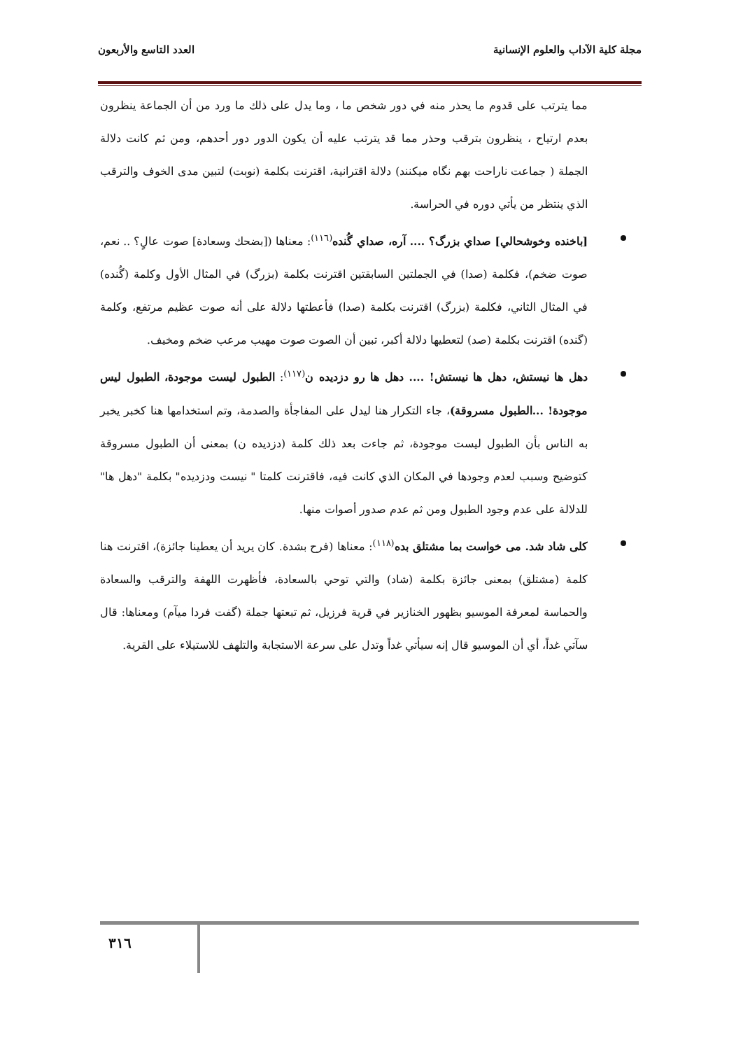مجلة كلية الآداب والعلوم الإنسانية العدد التاسع والأربعون
مما يترتب على قدوم ما يحذر منه في دور شخص ما ، وما يدل على ذلك ما ورد من أن الجماعة ينظرون بعدم ارتياح ، ينظرون بترقب وحذر مما قد يترتب عليه أن يكون الدور دور أحدهم، ومن ثم كانت دلالة الجملة ( جماعت ناراحت بهم نگاه ميكنند) دلالة اقترانية، اقترنت بكلمة (نوبت) لتبين مدى الخوف والترقب الذي ينتظر من يأتي دوره في الحراسة.
[باخنده وخوشحالي] صداي بزرگ؟ .... آره، صداي گُنده<sup>(١١٦)</sup>: معناها ([بضحك وسعادة] صوت عالٍ؟ .. نعم، صوت ضخم)، فكلمة (صدا) في الجملتين السابقتين اقترنت بكلمة (بزرگ) في المثال الأول وكلمة (گُنده) في المثال الثاني، فكلمة (بزرگ) اقترنت بكلمة (صدا) فأعطتها دلالة على أنه صوت عظيم مرتفع، وكلمة (گنده) اقترنت بكلمة (صد) لتعطيها دلالة أكبر، تبين أن الصوت صوت مهيب مرعب ضخم ومخيف.
دهل ها نيستش، دهل ها نيستش! .... دهل ها رو دزديده ن<sup>(١١٧)</sup>: الطبول ليست موجودة، الطبول ليس موجودة! ...الطبول مسروقة)، جاء التكرار هنا ليدل على المفاجأة والصدمة، وتم استخدامها هنا كخبر يخبر به الناس بأن الطبول ليست موجودة، ثم جاءت بعد ذلك كلمة (دزديده ن) بمعنى أن الطبول مسروقة كتوضيح وسبب لعدم وجودها في المكان الذي كانت فيه، فاقترنت كلمتا " نيست ودزديده" بكلمة "دهل ها" للدلالة على عدم وجود الطبول ومن ثم عدم صدور أصوات منها.
كلى شاد شد. مى خواست بما مشتلق بده<sup>(١١٨)</sup>: معناها (فرح بشدة. كان يريد أن يعطينا جائزة)، اقترنت هنا كلمة (مشتلق) بمعنى جائزة بكلمة (شاد) والتي توحي بالسعادة، فأظهرت اللهفة والترقب والسعادة والحماسة لمعرفة الموسيو بظهور الخنازير في قرية فرزيل، ثم تبعتها جملة (گفت فردا ميآم) ومعناها: قال سآتي غداً، أي أن الموسيو قال إنه سيأتي غداً وتدل على سرعة الاستجابة والتلهف للاستيلاء على القرية.
٣١٦